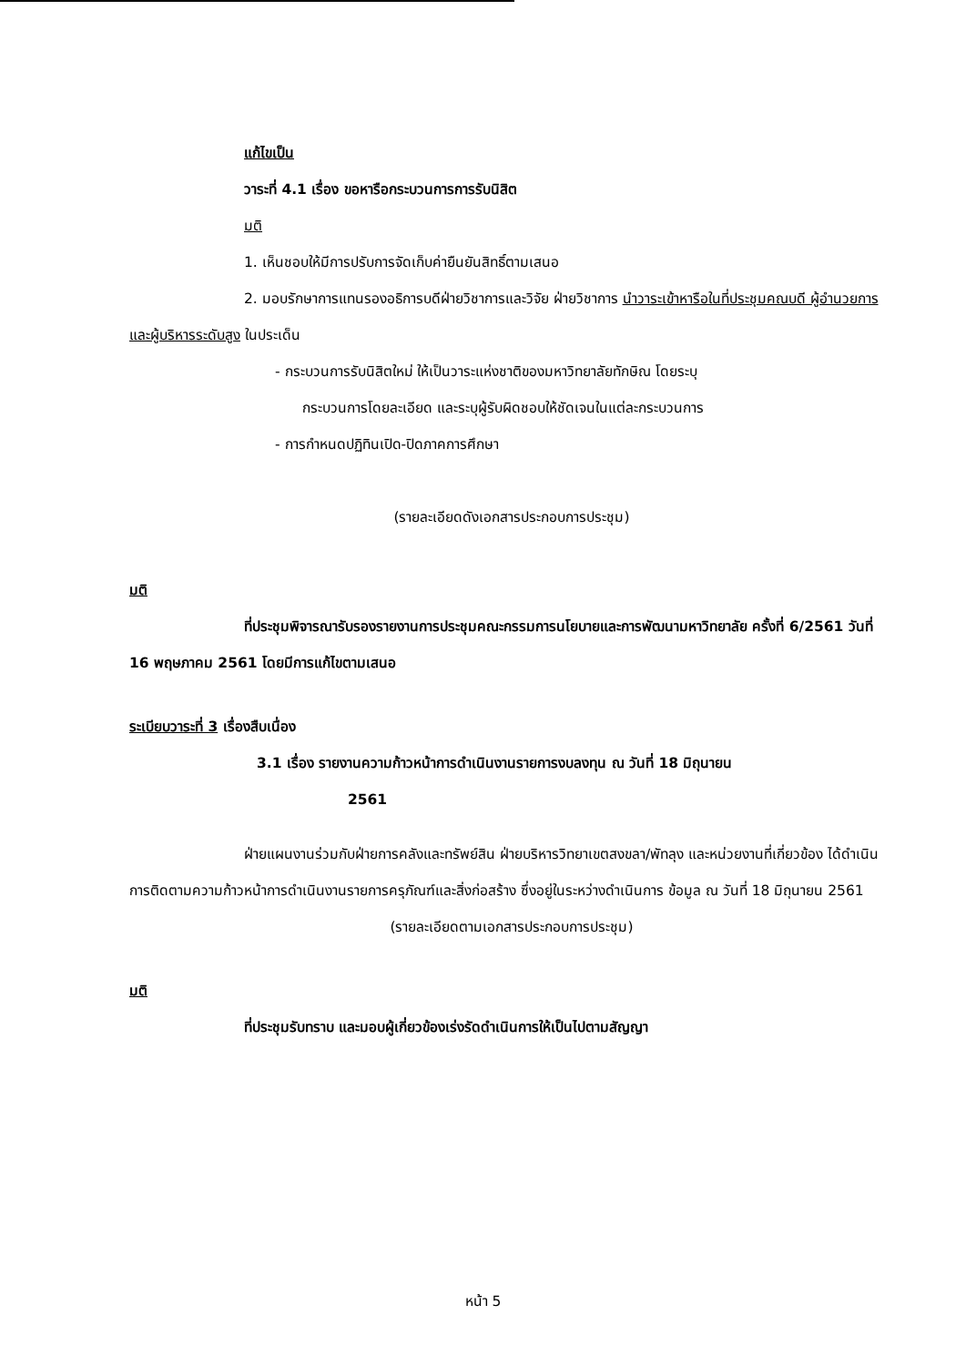แก้ไขเป็น
วาระที่ 4.1 เรื่อง ขอหารือกระบวนการการรับนิสิต
มติ
1. เห็นชอบให้มีการปรับการจัดเก็บค่ายืนยันสิทธิ์ตามเสนอ
2. มอบรักษาการแทนรองอธิการบดีฝ่ายวิชาการและวิจัย ฝ่ายวิชาการ นำวาระเข้าหารือในที่ประชุมคณบดี ผู้อำนวยการ และผู้บริหารระดับสูง ในประเด็น
- กระบวนการรับนิสิตใหม่ ให้เป็นวาระแห่งชาติของมหาวิทยาลัยทักษิณ โดยระบุ
กระบวนการโดยละเอียด และระบุผู้รับผิดชอบให้ชัดเจนในแต่ละกระบวนการ
- การกำหนดปฏิทินเปิด-ปิดภาคการศึกษา
(รายละเอียดดังเอกสารประกอบการประชุม)
มติ
ที่ประชุมพิจารณารับรองรายงานการประชุมคณะกรรมการนโยบายและการพัฒนามหาวิทยาลัย ครั้งที่ 6/2561 วันที่ 16 พฤษภาคม 2561 โดยมีการแก้ไขตามเสนอ
ระเบียบวาระที่ 3 เรื่องสืบเนื่อง
3.1 เรื่อง รายงานความก้าวหน้าการดำเนินงานรายการงบลงทุน ณ วันที่ 18 มิถุนายน
2561
ฝ่ายแผนงานร่วมกับฝ่ายการคลังและทรัพย์สิน ฝ่ายบริหารวิทยาเขตสงขลา/พัทลุง และหน่วยงานที่เกี่ยวข้อง ได้ดำเนินการติดตามความก้าวหน้าการดำเนินงานรายการครุภัณฑ์และสิ่งก่อสร้าง ซึ่งอยู่ในระหว่างดำเนินการ ข้อมูล ณ วันที่ 18 มิถุนายน 2561
(รายละเอียดตามเอกสารประกอบการประชุม)
มติ
ที่ประชุมรับทราบ และมอบผู้เกี่ยวข้องเร่งรัดดำเนินการให้เป็นไปตามสัญญา
หน้า 5